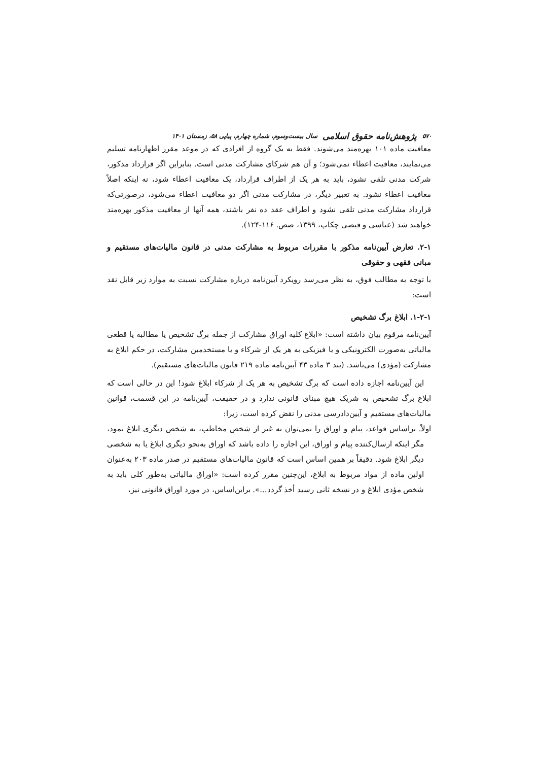۵۷۰ پژوهش‌نامه حقوق اسلامی سال بیست‌وسوم، شماره چهارم، پیاپی ۵۸، زمستان ۱۴۰۱
معافیت ماده ۱۰۱ بهره‌مند می‌شوند. فقط به یک گروه از افرادی که در موعد مقرر اظهارنامه تسلیم می‌نمایند، معافیت اعطاء نمی‌شود؛ و آن هم شرکای مشارکت مدنی است. بنابراین اگر قرارداد مذکور، شرکت مدنی تلقی نشود، باید به هر یک از اطراف قرارداد، یک معافیت اعطاء شود، نه اینکه اصلاً معافیت اعطاء نشود. به تعبیر دیگر، در مشارکت مدنی اگر دو معافیت اعطاء می‌شود، درصورتی‌که قرارداد مشارکت مدنی تلقی نشود و اطراف عقد ده نفر باشند، همه آنها از معافیت مذکور بهره‌مند خواهند شد (عباسی و فیضی چکاب، ۱۳۹۹، صص. ۱۱۶-۱۲۴).
۲-۱. تعارض آیین‌نامه مذکور با مقررات مربوط به مشارکت مدنی در قانون مالیات‌های مستقیم و مبانی فقهی و حقوقی
با توجه به مطالب فوق، به نظر می‌رسد رویکرد آیین‌نامه درباره مشارکت نسبت به موارد زیر قابل نقد است:
۱-۲-۱. ابلاغ برگ تشخیص
آیین‌نامه مرقوم بیان داشته است: «ابلاغ کلیه اوراق مشارکت از جمله برگ تشخیص یا مطالبه یا قطعی مالیاتی به‌صورت الکترونیکی و یا فیزیکی به هر یک از شرکاء و یا مستخدمین مشارکت، در حکم ابلاغ به مشارکت (مؤدی) می‌باشد. (بند ۳ ماده ۴۳ آیین‌نامه ماده ۲۱۹ قانون مالیات‌های مستقیم).
این آیین‌نامه اجازه داده است که برگ تشخیص به هر یک از شرکاء ابلاغ شود! این در حالی است که ابلاغ برگ تشخیص به شریک هیچ مبنای قانونی ندارد و در حقیقت، آیین‌نامه در این قسمت، قوانین مالیات‌های مستقیم و آیین‌دادرسی مدنی را نقض کرده است، زیرا:
اولاً. براساس قواعد، پیام و اوراق را نمی‌توان به غیر از شخص مخاطب، به شخص دیگری ابلاغ نمود، مگر اینکه ارسال‌کننده پیام و اوراق، این اجازه را داده باشد که اوراق به‌نحو دیگری ابلاغ یا به شخصی دیگر ابلاغ شود. دقیقاً بر همین اساس است که قانون مالیات‌های مستقیم در صدر ماده ۲۰۳ به‌عنوان اولین ماده از مواد مربوط به ابلاغ، این‌چنین مقرر کرده است: «اوراق مالیاتی به‌طور کلی باید به شخص مؤدی ابلاغ و در نسخه ثانی رسید أخذ گردد...». براین‌اساس، در مورد اوراق قانونی نیز،